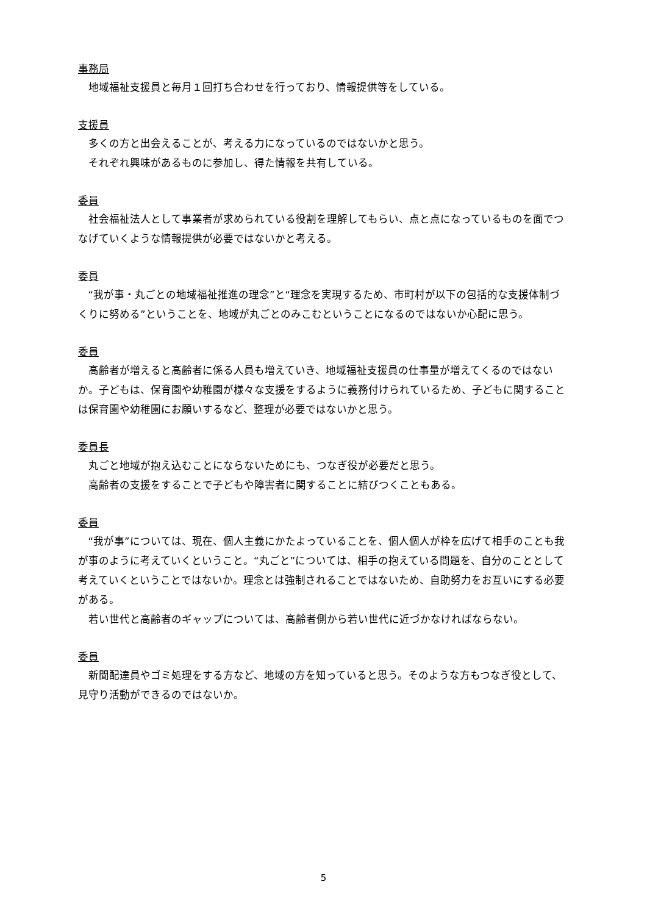事務局
地域福祉支援員と毎月１回打ち合わせを行っており、情報提供等をしている。
支援員
多くの方と出会えることが、考える力になっているのではないかと思う。
それぞれ興味があるものに参加し、得た情報を共有している。
委員
社会福祉法人として事業者が求められている役割を理解してもらい、点と点になっているものを面でつなげていくような情報提供が必要ではないかと考える。
委員
“我が事・丸ごとの地域福祉推進の理念”と“理念を実現するため、市町村が以下の包括的な支援体制づくりに努める”ということを、地域が丸ごとのみこむということになるのではないか心配に思う。
委員
高齢者が増えると高齢者に係る人員も増えていき、地域福祉支援員の仕事量が増えてくるのではないか。子どもは、保育園や幼稚園が様々な支援をするように義務付けられているため、子どもに関することは保育園や幼稚園にお願いするなど、整理が必要ではないかと思う。
委員長
丸ごと地域が抱え込むことにならないためにも、つなぎ役が必要だと思う。
高齢者の支援をすることで子どもや障害者に関することに結びつくこともある。
委員
“我が事”については、現在、個人主義にかたよっていることを、個人個人が枠を広げて相手のことも我が事のように考えていくということ。“丸ごと”については、相手の抱えている問題を、自分のこととして考えていくということではないか。理念とは強制されることではないため、自助努力をお互いにする必要がある。
若い世代と高齢者のギャップについては、高齢者側から若い世代に近づかなければならない。
委員
新聞配達員やゴミ処理をする方など、地域の方を知っていると思う。そのような方もつなぎ役として、見守り活動ができるのではないか。
5